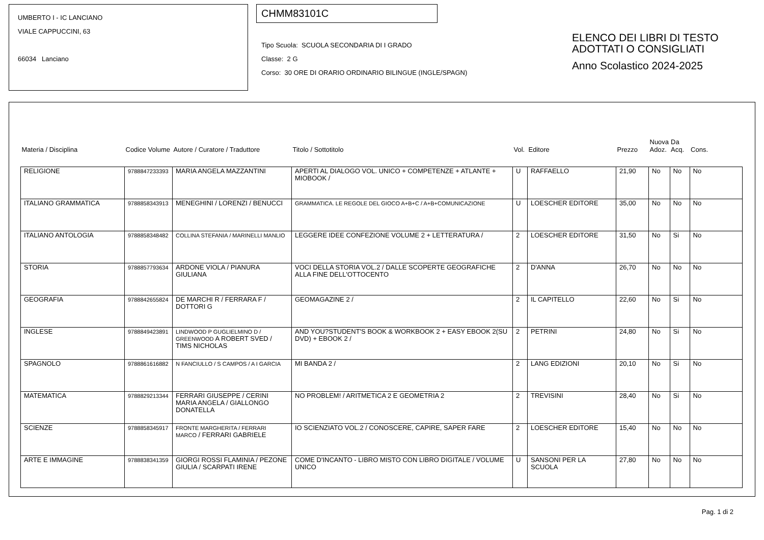UMBERTO I - IC LANCIANO
VIALE CAPPUCCINI, 63
66034 Lanciano
CHMM83101C
Tipo Scuola: SCUOLA SECONDARIA DI I GRADO
Classe: 2 G
Corso: 30 ORE DI ORARIO ORDINARIO BILINGUE (INGLE/SPAGN)
ELENCO DEI LIBRI DI TESTO
ADOTTATI O CONSIGLIATI
Anno Scolastico 2024-2025
| Materia / Disciplina | Codice Volume | Autore / Curatore / Traduttore | Titolo / Sottotitolo | Vol. | Editore | Prezzo | Nuova Adoz. | Da Acq. | Cons. |
| --- | --- | --- | --- | --- | --- | --- | --- | --- | --- |
| RELIGIONE | 9788847233393 | MARIA ANGELA MAZZANTINI | APERTI AL DIALOGO VOL. UNICO + COMPETENZE + ATLANTE + MIOBOOK / | U | RAFFAELLO | 21,90 | No | No | No |
| ITALIANO GRAMMATICA | 9788858343913 | MENEGHINI / LORENZI / BENUCCI | GRAMMATICA. LE REGOLE DEL GIOCO A+B+C / A+B+COMUNICAZIONE | U | LOESCHER EDITORE | 35,00 | No | No | No |
| ITALIANO ANTOLOGIA | 9788858348482 | COLLINA STEFANIA / MARINELLI MANLIO | LEGGERE IDEE CONFEZIONE VOLUME 2 + LETTERATURA / | 2 | LOESCHER EDITORE | 31,50 | No | Si | No |
| STORIA | 9788857793634 | ARDONE VIOLA / PIANURA GIULIANA | VOCI DELLA STORIA VOL.2 / DALLE SCOPERTE GEOGRAFICHE ALLA FINE DELL'OTTOCENTO | 2 | D'ANNA | 26,70 | No | No | No |
| GEOGRAFIA | 9788842655824 | DE MARCHI R / FERRARA F / DOTTORI G | GEOMAGAZINE 2 / | 2 | IL CAPITELLO | 22,60 | No | Si | No |
| INGLESE | 9788849423891 | LINDWOOD P GUGLIELMINO D / GREENWOOD A ROBERT SVED / TIMS NICHOLAS | AND YOU?STUDENT'S BOOK & WORKBOOK 2 + EASY EBOOK 2(SU DVD) + EBOOK 2 / | 2 | PETRINI | 24,80 | No | Si | No |
| SPAGNOLO | 9788861616882 | N FANCIULLO / S CAMPOS / A I GARCIA | MI BANDA 2 / | 2 | LANG EDIZIONI | 20,10 | No | Si | No |
| MATEMATICA | 9788829213344 | FERRARI GIUSEPPE / CERINI MARIA ANGELA / GIALLONGO DONATELLA | NO PROBLEM! / ARITMETICA 2 E GEOMETRIA 2 | 2 | TREVISINI | 28,40 | No | Si | No |
| SCIENZE | 9788858345917 | FRONTE MARGHERITA / FERRARI MARCO / FERRARI GABRIELE | IO SCIENZIATO VOL.2 / CONOSCERE, CAPIRE, SAPER FARE | 2 | LOESCHER EDITORE | 15,40 | No | No | No |
| ARTE E IMMAGINE | 9788838341359 | GIORGI ROSSI FLAMINIA / PEZONE GIULIA / SCARPATI IRENE | COME D'INCANTO - LIBRO MISTO CON LIBRO DIGITALE / VOLUME UNICO | U | SANSONI PER LA SCUOLA | 27,80 | No | No | No |
Pag. 1 di 2